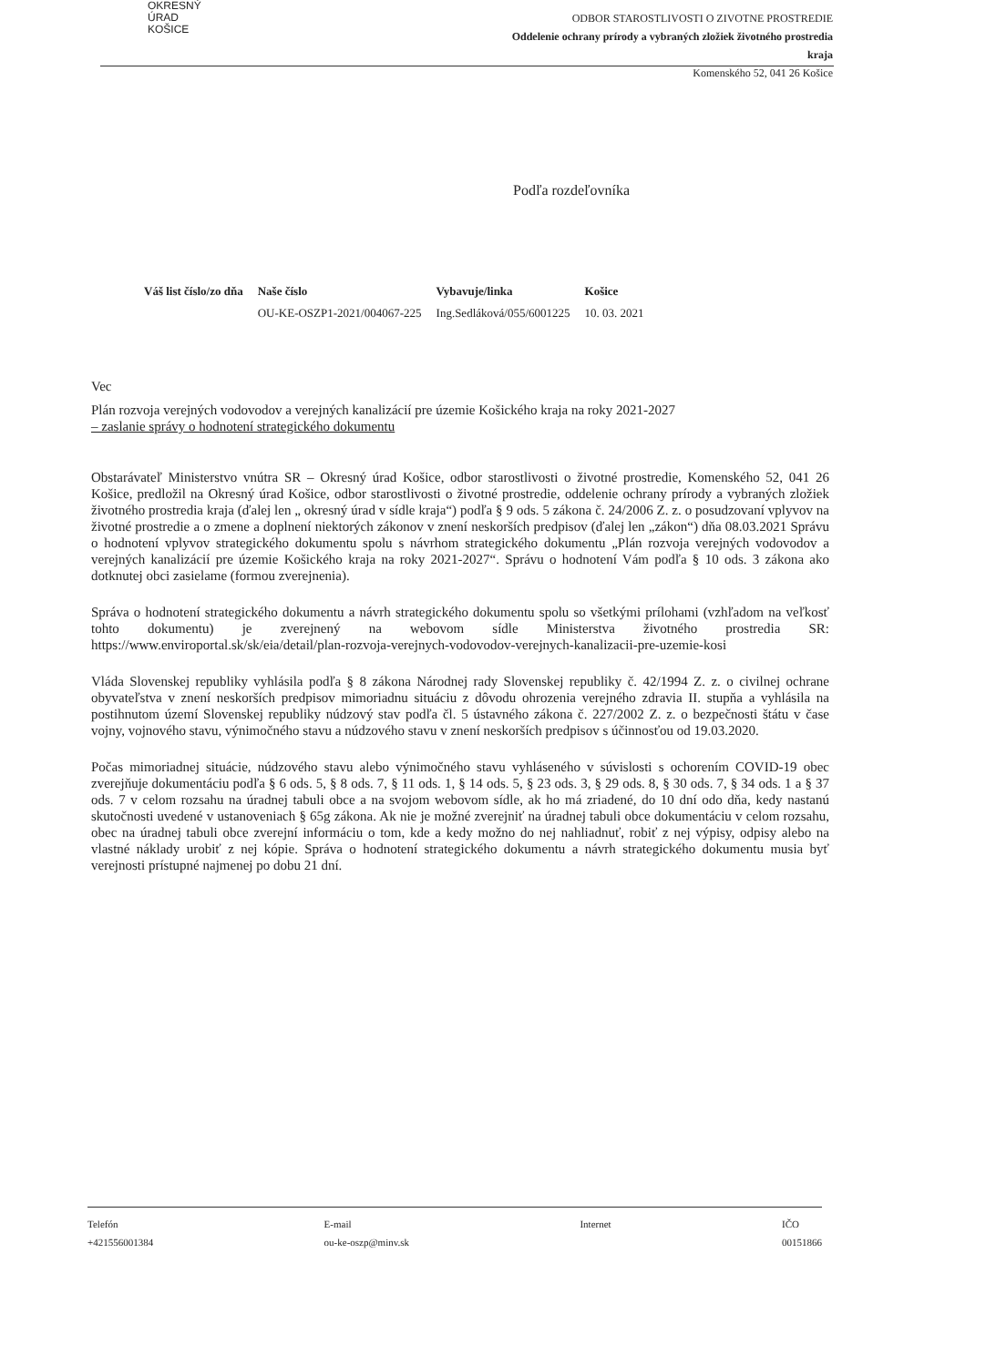OKRESNÝ
ÚRAD
KOŠICE
ODBOR STAROSTLIVOSTI O ZIVOTNE PROSTREDIE
Oddelenie ochrany prírody a vybraných zložiek životného prostredia
kraja
Komenského 52, 041 26 Košice
Podľa rozdeľovníka
| Váš list číslo/zo dňa | Naše číslo | Vybavuje/linka | Košice |
| --- | --- | --- | --- |
| | OU-KE-OSZP1-2021/004067-225 | Ing.Sedláková/055/6001225 | 10. 03. 2021 |
Vec
Plán rozvoja verejných vodovodov a verejných kanalizácií pre územie Košického kraja na roky 2021-2027
– zaslanie správy o hodnotení strategického dokumentu
Obstarávateľ Ministerstvo vnútra SR – Okresný úrad Košice, odbor starostlivosti o životné prostredie, Komenského 52, 041 26 Košice, predložil na Okresný úrad Košice, odbor starostlivosti o životné prostredie, oddelenie ochrany prírody a vybraných zložiek životného prostredia kraja (ďalej len „ okresný úrad v sídle kraja“) podľa § 9 ods. 5 zákona č. 24/2006 Z. z. o posudzovaní vplyvov na životné prostredie a o zmene a doplnení niektorých zákonov v znení neskorších predpisov (ďalej len „zákon“) dňa 08.03.2021 Správu o hodnotení vplyvov strategického dokumentu spolu s návrhom strategického dokumentu „Plán rozvoja verejných vodovodov a verejných kanalizácií pre územie Košického kraja na roky 2021-2027“. Správu o hodnotení Vám podľa § 10 ods. 3 zákona ako dotknutej obci zasielame (formou zverejnenia).
Správa o hodnotení strategického dokumentu a návrh strategického dokumentu spolu so všetkými prílohami (vzhľadom na veľkosť tohto dokumentu) je zverejnený na webovom sídle Ministerstva životného prostredia SR: https://www.enviroportal.sk/sk/eia/detail/plan-rozvoja-verejnych-vodovodov-verejnych-kanalizacii-pre-uzemie-kosi
Vláda Slovenskej republiky vyhlásila podľa § 8 zákona Národnej rady Slovenskej republiky č. 42/1994 Z. z. o civilnej ochrane obyvateľstva v znení neskorších predpisov mimoriadnu situáciu z dôvodu ohrozenia verejného zdravia II. stupňa a vyhlásila na postihnutom území Slovenskej republiky núdzový stav podľa čl. 5 ústavného zákona č. 227/2002 Z. z. o bezpečnosti štátu v čase vojny, vojnového stavu, výnimočného stavu a núdzového stavu v znení neskorších predpisov s účinnosťou od 19.03.2020.
Počas mimoriadnej situácie, núdzového stavu alebo výnimočného stavu vyhláseného v súvislosti s ochorením COVID-19 obec zverejňuje dokumentáciu podľa § 6 ods. 5, § 8 ods. 7, § 11 ods. 1, § 14 ods. 5, § 23 ods. 3, § 29 ods. 8, § 30 ods. 7, § 34 ods. 1 a § 37 ods. 7 v celom rozsahu na úradnej tabuli obce a na svojom webovom sídle, ak ho má zriadené, do 10 dní odo dňa, kedy nastanú skutočnosti uvedené v ustanoveniach § 65g zákona. Ak nie je možné zverejniť na úradnej tabuli obce dokumentáciu v celom rozsahu, obec na úradnej tabuli obce zverejní informáciu o tom, kde a kedy možno do nej nahliadnuť, robiť z nej výpisy, odpisy alebo na vlastné náklady urobiť z nej kópie. Správa o hodnotení strategického dokumentu a návrh strategického dokumentu musia byť verejnosti prístupné najmenej po dobu 21 dní.
Telefón
+421556001384
E-mail
ou-ke-oszp@minv.sk
Internet IČO
00151866